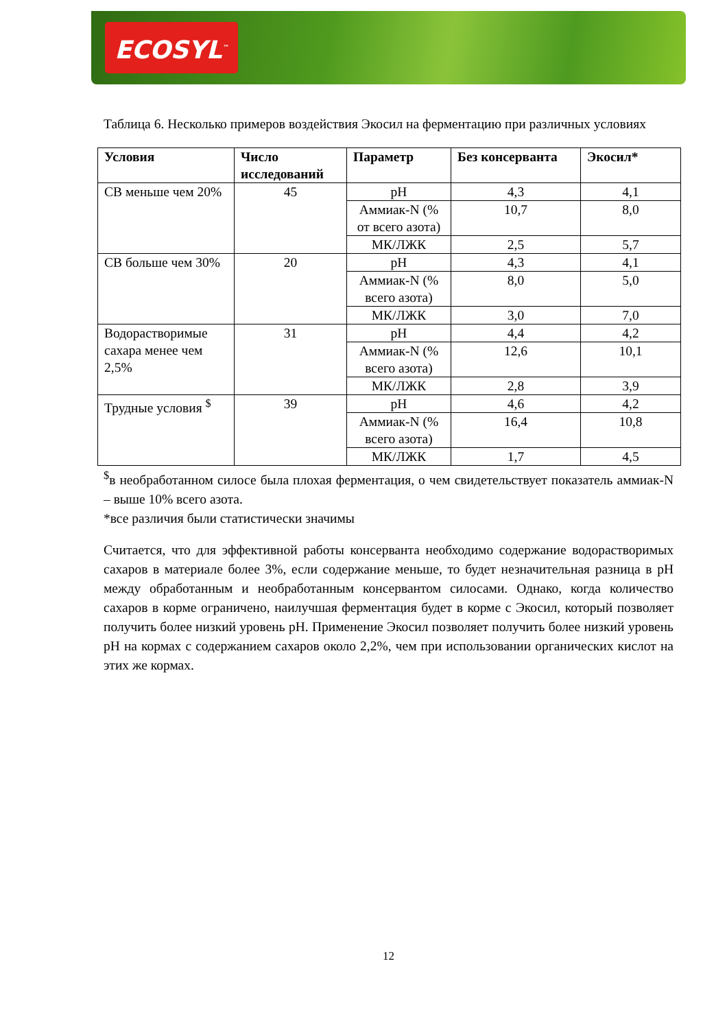ECOSYL<sup>™</sup>
Таблица 6. Несколько примеров воздействия Экосил на ферментацию при различных условиях
| Условия | Число исследований | Параметр | Без консерванта | Экосил* |
| --- | --- | --- | --- | --- |
| СВ меньше чем 20% | 45 | pH | 4,3 | 4,1 |
| | | Аммиак-N (% от всего азота) | 10,7 | 8,0 |
| | | МК/ЛЖК | 2,5 | 5,7 |
| СВ больше чем 30% | 20 | pH | 4,3 | 4,1 |
| | | Аммиак-N (% всего азота) | 8,0 | 5,0 |
| | | МК/ЛЖК | 3,0 | 7,0 |
| Водорастворимые сахара менее чем 2,5% | 31 | pH | 4,4 | 4,2 |
| | | Аммиак-N (% всего азота) | 12,6 | 10,1 |
| | | МК/ЛЖК | 2,8 | 3,9 |
| Трудные условия <sup>$</sup> | 39 | pH | 4,6 | 4,2 |
| | | Аммиак-N (% всего азота) | 16,4 | 10,8 |
| | | МК/ЛЖК | 1,7 | 4,5 |
<sup>$</sup>в необработанном силосе была плохая ферментация, о чем свидетельствует показатель аммиак-N – выше 10% всего азота.
*все различия были статистически значимы
Считается, что для эффективной работы консерванта необходимо содержание водорастворимых сахаров в материале более 3%, если содержание меньше, то будет незначительная разница в pH между обработанным и необработанным консервантом силосами. Однако, когда количество сахаров в корме ограничено, наилучшая ферментация будет в корме с Экосил, который позволяет получить более низкий уровень pH. Применение Экосил позволяет получить более низкий уровень pH на кормах с содержанием сахаров около 2,2%, чем при использовании органических кислот на этих же кормах.
12